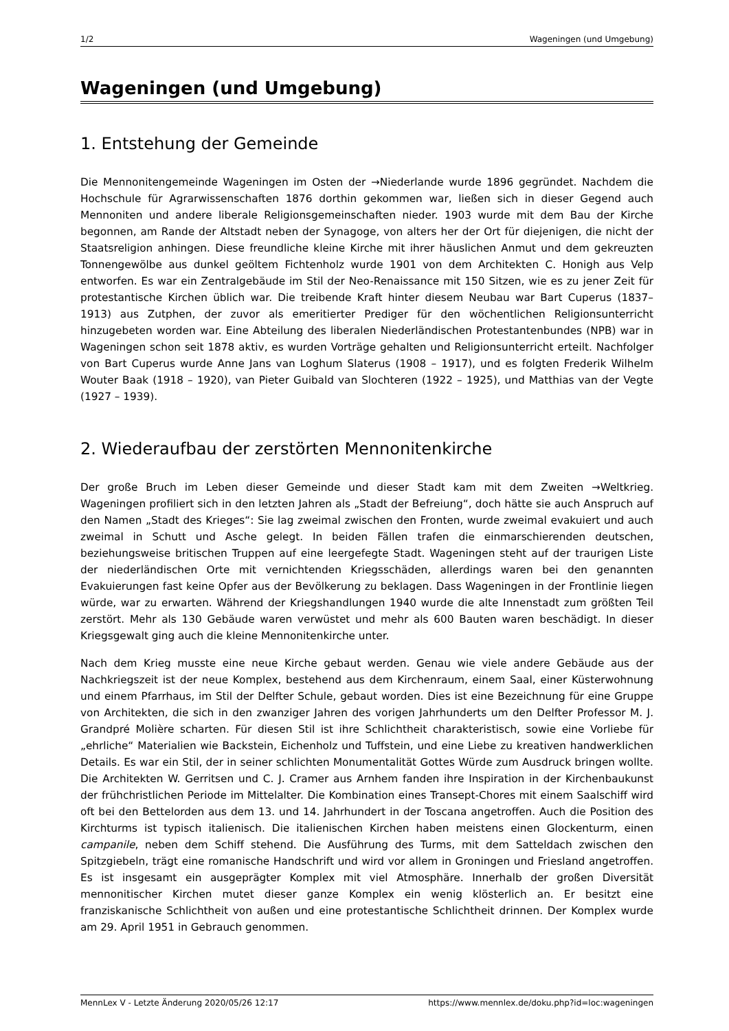1/2 Wageningen (und Umgebung)
Wageningen (und Umgebung)
1. Entstehung der Gemeinde
Die Mennonitengemeinde Wageningen im Osten der →Niederlande wurde 1896 gegründet. Nachdem die Hochschule für Agrarwissenschaften 1876 dorthin gekommen war, ließen sich in dieser Gegend auch Mennoniten und andere liberale Religionsgemeinschaften nieder. 1903 wurde mit dem Bau der Kirche begonnen, am Rande der Altstadt neben der Synagoge, von alters her der Ort für diejenigen, die nicht der Staatsreligion anhingen. Diese freundliche kleine Kirche mit ihrer häuslichen Anmut und dem gekreuzten Tonnengewölbe aus dunkel geöltem Fichtenholz wurde 1901 von dem Architekten C. Honigh aus Velp entworfen. Es war ein Zentralgebäude im Stil der Neo-Renaissance mit 150 Sitzen, wie es zu jener Zeit für protestantische Kirchen üblich war. Die treibende Kraft hinter diesem Neubau war Bart Cuperus (1837–1913) aus Zutphen, der zuvor als emeritierter Prediger für den wöchentlichen Religionsunterricht hinzugebeten worden war. Eine Abteilung des liberalen Niederländischen Protestantenbundes (NPB) war in Wageningen schon seit 1878 aktiv, es wurden Vorträge gehalten und Religionsunterricht erteilt. Nachfolger von Bart Cuperus wurde Anne Jans van Loghum Slaterus (1908 – 1917), und es folgten Frederik Wilhelm Wouter Baak (1918 – 1920), van Pieter Guibald van Slochteren (1922 – 1925), und Matthias van der Vegte (1927 – 1939).
2. Wiederaufbau der zerstörten Mennonitenkirche
Der große Bruch im Leben dieser Gemeinde und dieser Stadt kam mit dem Zweiten →Weltkrieg. Wageningen profiliert sich in den letzten Jahren als „Stadt der Befreiung“, doch hätte sie auch Anspruch auf den Namen „Stadt des Krieges“: Sie lag zweimal zwischen den Fronten, wurde zweimal evakuiert und auch zweimal in Schutt und Asche gelegt. In beiden Fällen trafen die einmarschierenden deutschen, beziehungsweise britischen Truppen auf eine leergefegte Stadt. Wageningen steht auf der traurigen Liste der niederländischen Orte mit vernichtenden Kriegsschäden, allerdings waren bei den genannten Evakuierungen fast keine Opfer aus der Bevölkerung zu beklagen. Dass Wageningen in der Frontlinie liegen würde, war zu erwarten. Während der Kriegshandlungen 1940 wurde die alte Innenstadt zum größten Teil zerstört. Mehr als 130 Gebäude waren verwüstet und mehr als 600 Bauten waren beschädigt. In dieser Kriegsgewalt ging auch die kleine Mennonitenkirche unter.
Nach dem Krieg musste eine neue Kirche gebaut werden. Genau wie viele andere Gebäude aus der Nachkriegszeit ist der neue Komplex, bestehend aus dem Kirchenraum, einem Saal, einer Küsterwohnung und einem Pfarrhaus, im Stil der Delfter Schule, gebaut worden. Dies ist eine Bezeichnung für eine Gruppe von Architekten, die sich in den zwanziger Jahren des vorigen Jahrhunderts um den Delfter Professor M. J. Grandpré Molière scharten. Für diesen Stil ist ihre Schlichtheit charakteristisch, sowie eine Vorliebe für „ehrliche“ Materialien wie Backstein, Eichenholz und Tuffstein, und eine Liebe zu kreativen handwerklichen Details. Es war ein Stil, der in seiner schlichten Monumentalität Gottes Würde zum Ausdruck bringen wollte. Die Architekten W. Gerritsen und C. J. Cramer aus Arnhem fanden ihre Inspiration in der Kirchenbaukunst der frühchristlichen Periode im Mittelalter. Die Kombination eines Transept-Chores mit einem Saalschiff wird oft bei den Bettelorden aus dem 13. und 14. Jahrhundert in der Toscana angetroffen. Auch die Position des Kirchturms ist typisch italienisch. Die italienischen Kirchen haben meistens einen Glockenturm, einen campanile, neben dem Schiff stehend. Die Ausführung des Turms, mit dem Satteldach zwischen den Spitzgiebeln, trägt eine romanische Handschrift und wird vor allem in Groningen und Friesland angetroffen. Es ist insgesamt ein ausgeprägter Komplex mit viel Atmosphäre. Innerhalb der großen Diversität mennonitischer Kirchen mutet dieser ganze Komplex ein wenig klösterlich an. Er besitzt eine franziskanische Schlichtheit von außen und eine protestantische Schlichtheit drinnen. Der Komplex wurde am 29. April 1951 in Gebrauch genommen.
MennLex V - Letzte Änderung 2020/05/26 12:17 https://www.mennlex.de/doku.php?id=loc:wageningen